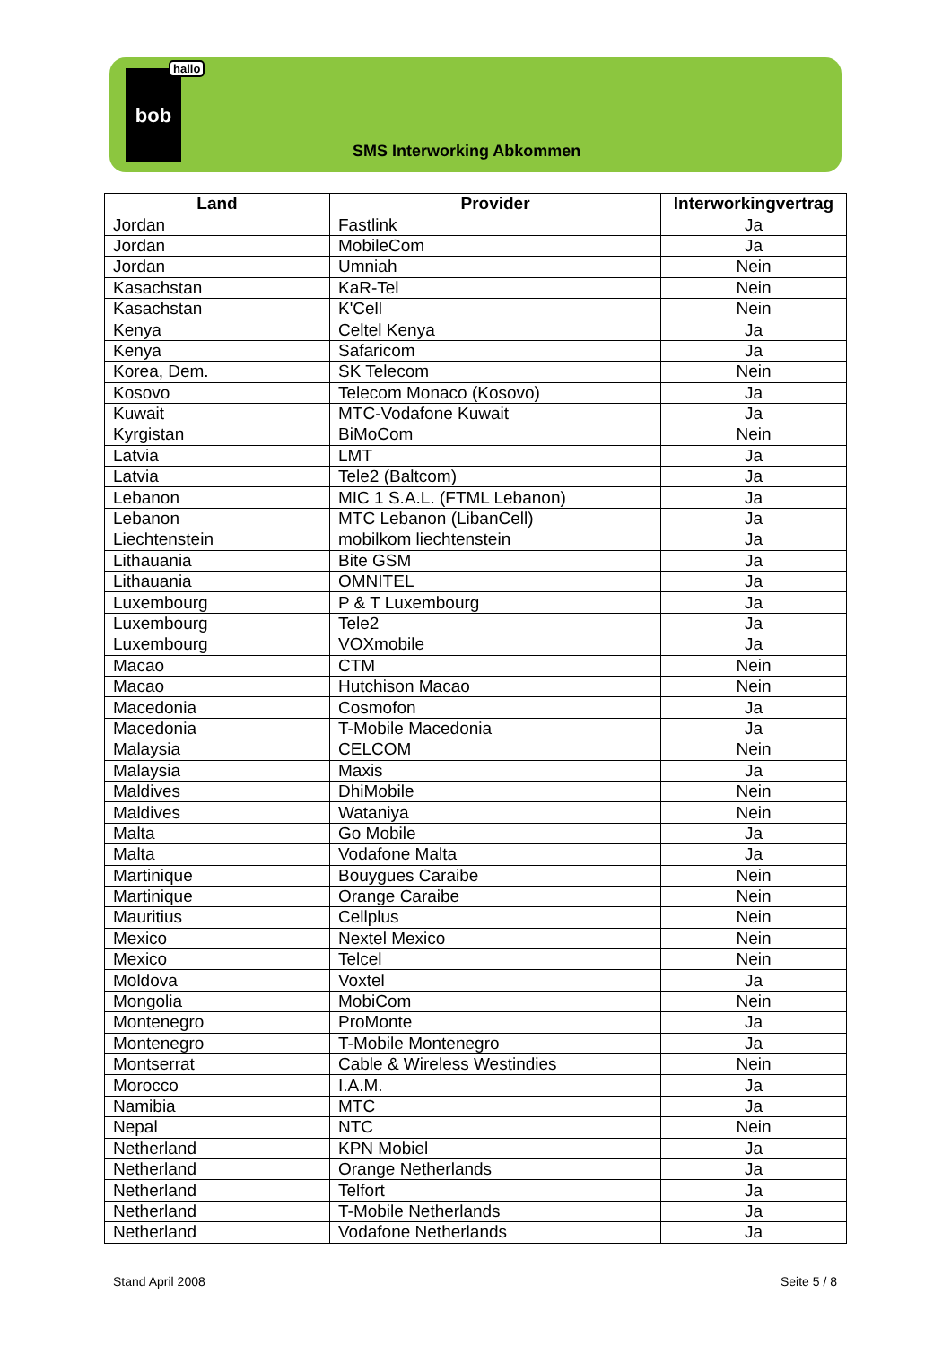bob
hallo
SMS Interworking Abkommen
| Land | Provider | Interworkingvertrag |
| --- | --- | --- |
| Jordan | Fastlink | Ja |
| Jordan | MobileCom | Ja |
| Jordan | Umniah | Nein |
| Kasachstan | KaR-Tel | Nein |
| Kasachstan | K'Cell | Nein |
| Kenya | Celtel Kenya | Ja |
| Kenya | Safaricom | Ja |
| Korea, Dem. | SK Telecom | Nein |
| Kosovo | Telecom Monaco (Kosovo) | Ja |
| Kuwait | MTC-Vodafone Kuwait | Ja |
| Kyrgistan | BiMoCom | Nein |
| Latvia | LMT | Ja |
| Latvia | Tele2 (Baltcom) | Ja |
| Lebanon | MIC 1 S.A.L. (FTML Lebanon) | Ja |
| Lebanon | MTC Lebanon (LibanCell) | Ja |
| Liechtenstein | mobilkom liechtenstein | Ja |
| Lithauania | Bite GSM | Ja |
| Lithauania | OMNITEL | Ja |
| Luxembourg | P & T Luxembourg | Ja |
| Luxembourg | Tele2 | Ja |
| Luxembourg | VOXmobile | Ja |
| Macao | CTM | Nein |
| Macao | Hutchison Macao | Nein |
| Macedonia | Cosmofon | Ja |
| Macedonia | T-Mobile Macedonia | Ja |
| Malaysia | CELCOM | Nein |
| Malaysia | Maxis | Ja |
| Maldives | DhiMobile | Nein |
| Maldives | Wataniya | Nein |
| Malta | Go Mobile | Ja |
| Malta | Vodafone Malta | Ja |
| Martinique | Bouygues Caraibe | Nein |
| Martinique | Orange Caraibe | Nein |
| Mauritius | Cellplus | Nein |
| Mexico | Nextel Mexico | Nein |
| Mexico | Telcel | Nein |
| Moldova | Voxtel | Ja |
| Mongolia | MobiCom | Nein |
| Montenegro | ProMonte | Ja |
| Montenegro | T-Mobile Montenegro | Ja |
| Montserrat | Cable & Wireless Westindies | Nein |
| Morocco | I.A.M. | Ja |
| Namibia | MTC | Ja |
| Nepal | NTC | Nein |
| Netherland | KPN Mobiel | Ja |
| Netherland | Orange Netherlands | Ja |
| Netherland | Telfort | Ja |
| Netherland | T-Mobile Netherlands | Ja |
| Netherland | Vodafone Netherlands | Ja |
Stand April 2008 Seite 5 / 8